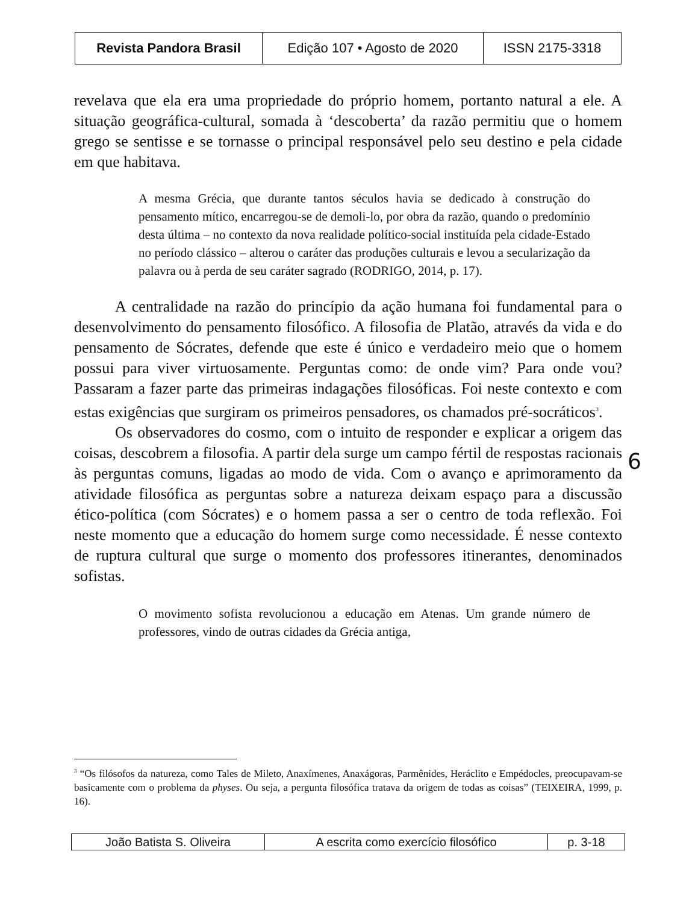| Revista Pandora Brasil | Edição 107 • Agosto de 2020 | ISSN 2175-3318 |
revelava que ela era uma propriedade do próprio homem, portanto natural a ele. A situação geográfica-cultural, somada à ‘descoberta’ da razão permitiu que o homem grego se sentisse e se tornasse o principal responsável pelo seu destino e pela cidade em que habitava.
A mesma Grécia, que durante tantos séculos havia se dedicado à construção do pensamento mítico, encarregou-se de demoli-lo, por obra da razão, quando o predomínio desta última – no contexto da nova realidade político-social instituída pela cidade-Estado no período clássico – alterou o caráter das produções culturais e levou a secularização da palavra ou à perda de seu caráter sagrado (RODRIGO, 2014, p. 17).
A centralidade na razão do princípio da ação humana foi fundamental para o desenvolvimento do pensamento filosófico. A filosofia de Platão, através da vida e do pensamento de Sócrates, defende que este é único e verdadeiro meio que o homem possui para viver virtuosamente. Perguntas como: de onde vim? Para onde vou? Passaram a fazer parte das primeiras indagações filosóficas. Foi neste contexto e com estas exigências que surgiram os primeiros pensadores, os chamados pré-socráticos<sup>3</sup>.
Os observadores do cosmo, com o intuito de responder e explicar a origem das coisas, descobrem a filosofia. A partir dela surge um campo fértil de respostas racionais às perguntas comuns, ligadas ao modo de vida. Com o avanço e aprimoramento da atividade filosófica as perguntas sobre a natureza deixam espaço para a discussão ético-política (com Sócrates) e o homem passa a ser o centro de toda reflexão. Foi neste momento que a educação do homem surge como necessidade. É nesse contexto de ruptura cultural que surge o momento dos professores itinerantes, denominados sofistas.
O movimento sofista revolucionou a educação em Atenas. Um grande número de professores, vindo de outras cidades da Grécia antiga,
6
<sup>3</sup> “Os filósofos da natureza, como Tales de Mileto, Anaxímenes, Anaxágoras, Parmênides, Heráclito e Empédocles, preocupavam-se basicamente com o problema da physes. Ou seja, a pergunta filosófica tratava da origem de todas as coisas” (TEIXEIRA, 1999, p. 16).
| João Batista S. Oliveira | A escrita como exercício filosófico | p. 3-18 |